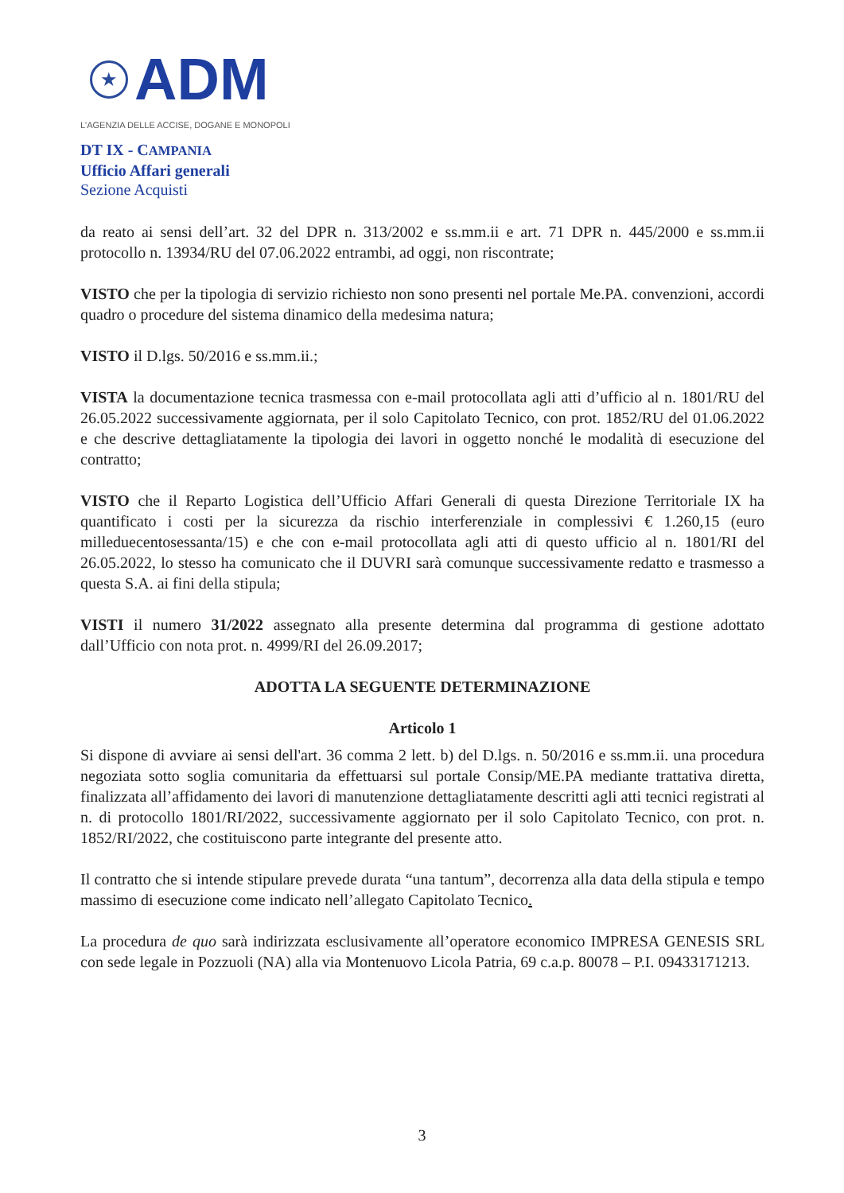★
ADM
L'AGENZIA DELLE ACCISE, DOGANE E MONOPOLI
DT IX - CAMPANIA
Ufficio Affari generali
Sezione Acquisti
da reato ai sensi dell’art. 32 del DPR n. 313/2002 e ss.mm.ii e art. 71 DPR n. 445/2000 e ss.mm.ii protocollo n. 13934/RU del 07.06.2022 entrambi, ad oggi, non riscontrate;
VISTO che per la tipologia di servizio richiesto non sono presenti nel portale Me.PA. convenzioni, accordi quadro o procedure del sistema dinamico della medesima natura;
VISTO il D.lgs. 50/2016 e ss.mm.ii.;
VISTA la documentazione tecnica trasmessa con e-mail protocollata agli atti d’ufficio al n. 1801/RU del 26.05.2022 successivamente aggiornata, per il solo Capitolato Tecnico, con prot. 1852/RU del 01.06.2022 e che descrive dettagliatamente la tipologia dei lavori in oggetto nonché le modalità di esecuzione del contratto;
VISTO che il Reparto Logistica dell’Ufficio Affari Generali di questa Direzione Territoriale IX ha quantificato i costi per la sicurezza da rischio interferenziale in complessivi € 1.260,15 (euro milleduecentosessanta/15) e che con e-mail protocollata agli atti di questo ufficio al n. 1801/RI del 26.05.2022, lo stesso ha comunicato che il DUVRI sarà comunque successivamente redatto e trasmesso a questa S.A. ai fini della stipula;
VISTI il numero 31/2022 assegnato alla presente determina dal programma di gestione adottato dall’Ufficio con nota prot. n. 4999/RI del 26.09.2017;
ADOTTA LA SEGUENTE DETERMINAZIONE
Articolo 1
Si dispone di avviare ai sensi dell'art. 36 comma 2 lett. b) del D.lgs. n. 50/2016 e ss.mm.ii. una procedura negoziata sotto soglia comunitaria da effettuarsi sul portale Consip/ME.PA mediante trattativa diretta, finalizzata all’affidamento dei lavori di manutenzione dettagliatamente descritti agli atti tecnici registrati al n. di protocollo 1801/RI/2022, successivamente aggiornato per il solo Capitolato Tecnico, con prot. n. 1852/RI/2022, che costituiscono parte integrante del presente atto.
Il contratto che si intende stipulare prevede durata “una tantum”, decorrenza alla data della stipula e tempo massimo di esecuzione come indicato nell’allegato Capitolato Tecnico.
La procedura de quo sarà indirizzata esclusivamente all’operatore economico IMPRESA GENESIS SRL con sede legale in Pozzuoli (NA) alla via Montenuovo Licola Patria, 69 c.a.p. 80078 – P.I. 09433171213.
3